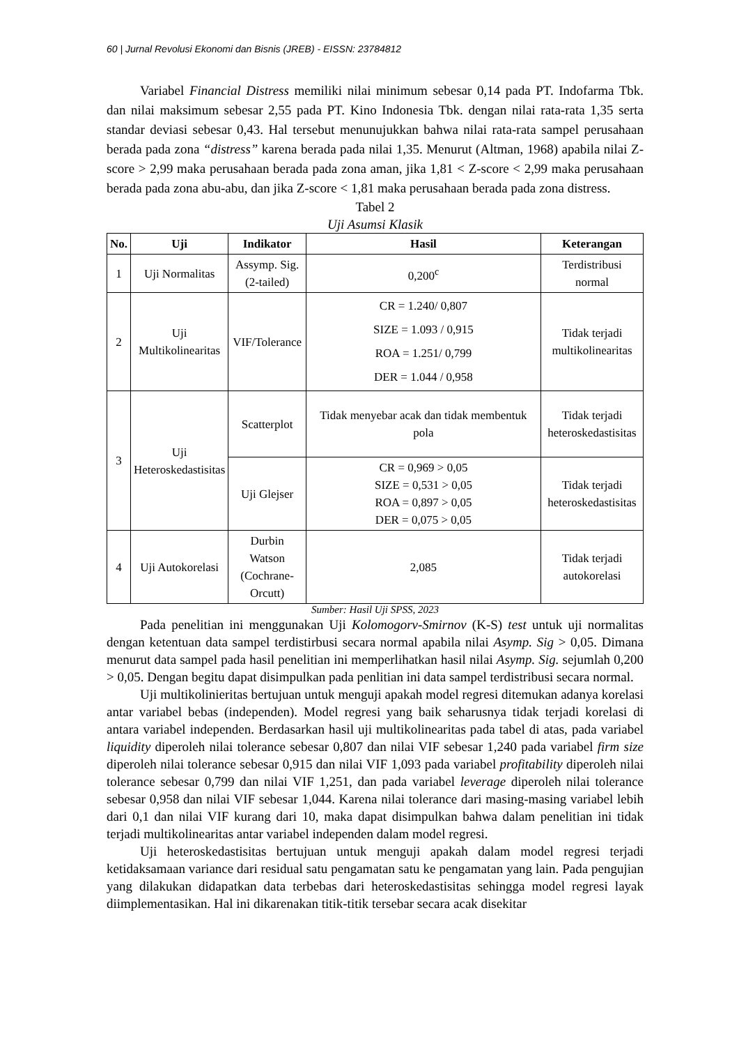60 | Jurnal Revolusi Ekonomi dan Bisnis (JREB) - EISSN: 23784812
Variabel Financial Distress memiliki nilai minimum sebesar 0,14 pada PT. Indofarma Tbk. dan nilai maksimum sebesar 2,55 pada PT. Kino Indonesia Tbk. dengan nilai rata-rata 1,35 serta standar deviasi sebesar 0,43. Hal tersebut menunujukkan bahwa nilai rata-rata sampel perusahaan berada pada zona “distress” karena berada pada nilai 1,35. Menurut (Altman, 1968) apabila nilai Z-score > 2,99 maka perusahaan berada pada zona aman, jika 1,81 < Z-score < 2,99 maka perusahaan berada pada zona abu-abu, dan jika Z-score < 1,81 maka perusahaan berada pada zona distress.
Tabel 2
Uji Asumsi Klasik
| No. | Uji | Indikator | Hasil | Keterangan |
| --- | --- | --- | --- | --- |
| 1 | Uji Normalitas | Assymp. Sig. (2-tailed) | 0,200<sup>c</sup> | Terdistribusi normal |
| 2 | Uji Multikolinearitas | VIF/Tolerance | CR = 1.240/ 0,807 SIZE = 1.093 / 0,915 ROA = 1.251/ 0,799 DER = 1.044 / 0,958 | Tidak terjadi multikolinearitas |
| 3 | Uji Heteroskedastisitas | Scatterplot | Tidak menyebar acak dan tidak membentuk pola | Tidak terjadi heteroskedastisitas |
| | | Uji Glejser | CR = 0,969 > 0,05 SIZE = 0,531 > 0,05 ROA = 0,897 > 0,05 DER = 0,075 > 0,05 | Tidak terjadi heteroskedastisitas |
| 4 | Uji Autokorelasi | Durbin Watson (Cochrane- Orcutt) | 2,085 | Tidak terjadi autokorelasi |
Sumber: Hasil Uji SPSS, 2023
Pada penelitian ini menggunakan Uji Kolomogorv-Smirnov (K-S) test untuk uji normalitas dengan ketentuan data sampel terdistirbusi secara normal apabila nilai Asymp. Sig > 0,05. Dimana menurut data sampel pada hasil penelitian ini memperlihatkan hasil nilai Asymp. Sig. sejumlah 0,200 > 0,05. Dengan begitu dapat disimpulkan pada penlitian ini data sampel terdistribusi secara normal.
Uji multikolinieritas bertujuan untuk menguji apakah model regresi ditemukan adanya korelasi antar variabel bebas (independen). Model regresi yang baik seharusnya tidak terjadi korelasi di antara variabel independen. Berdasarkan hasil uji multikolinearitas pada tabel di atas, pada variabel liquidity diperoleh nilai tolerance sebesar 0,807 dan nilai VIF sebesar 1,240 pada variabel firm size diperoleh nilai tolerance sebesar 0,915 dan nilai VIF 1,093 pada variabel profitability diperoleh nilai tolerance sebesar 0,799 dan nilai VIF 1,251, dan pada variabel leverage diperoleh nilai tolerance sebesar 0,958 dan nilai VIF sebesar 1,044. Karena nilai tolerance dari masing-masing variabel lebih dari 0,1 dan nilai VIF kurang dari 10, maka dapat disimpulkan bahwa dalam penelitian ini tidak terjadi multikolinearitas antar variabel independen dalam model regresi.
Uji heteroskedastisitas bertujuan untuk menguji apakah dalam model regresi terjadi ketidaksamaan variance dari residual satu pengamatan satu ke pengamatan yang lain. Pada pengujian yang dilakukan didapatkan data terbebas dari heteroskedastisitas sehingga model regresi layak diimplementasikan. Hal ini dikarenakan titik-titik tersebar secara acak disekitar